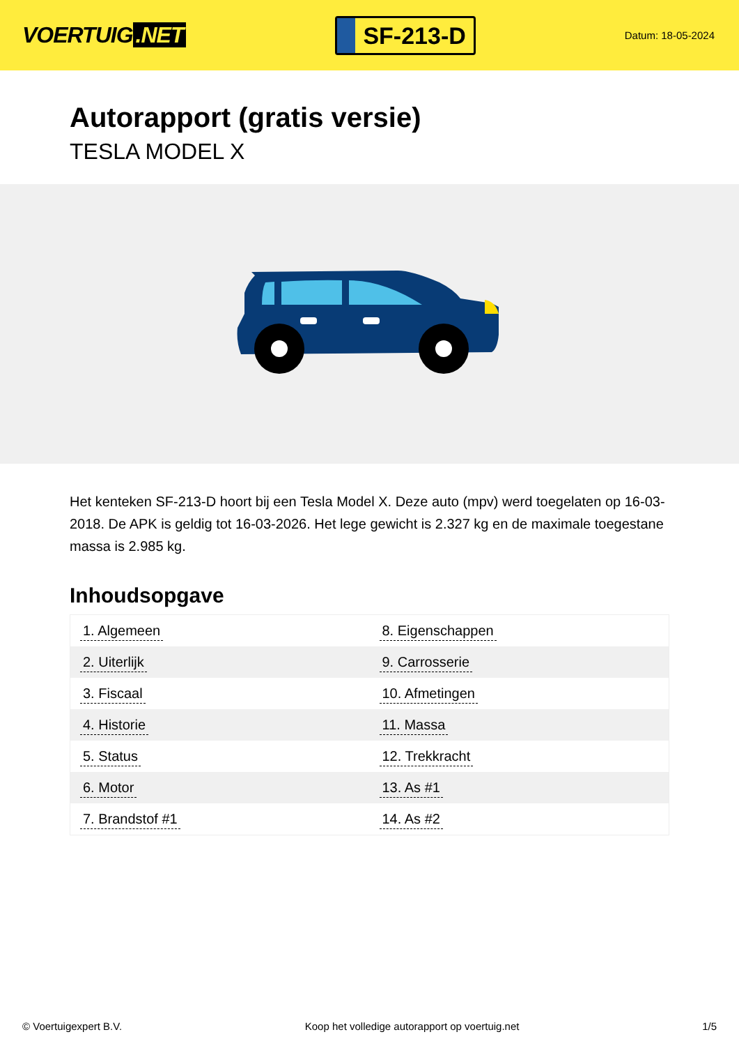VOERTUIG.NET
SF-213-D
Datum: 18-05-2024
Autorapport (gratis versie)
TESLA MODEL X
Het kenteken SF-213-D hoort bij een Tesla Model X. Deze auto (mpv) werd toegelaten op 16-03-2018. De APK is geldig tot 16-03-2026. Het lege gewicht is 2.327 kg en de maximale toegestane massa is 2.985 kg.
Inhoudsopgave
| 1. Algemeen | 8. Eigenschappen |
| 2. Uiterlijk | 9. Carrosserie |
| 3. Fiscaal | 10. Afmetingen |
| 4. Historie | 11. Massa |
| 5. Status | 12. Trekkracht |
| 6. Motor | 13. As #1 |
| 7. Brandstof #1 | 14. As #2 |
© Voertuigexpert B.V. Koop het volledige autorapport op voertuig.net
1/5